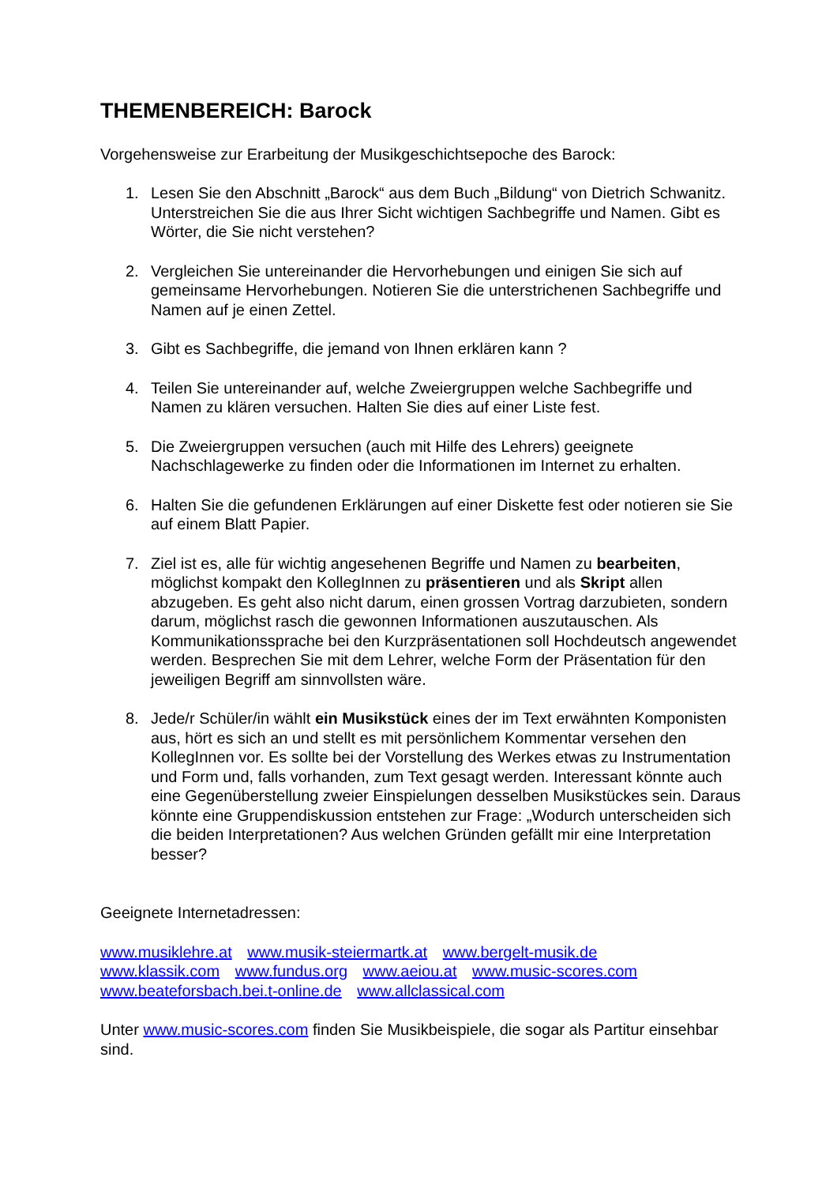THEMENBEREICH: Barock
Vorgehensweise zur Erarbeitung der Musikgeschichtsepoche des Barock:
1. Lesen Sie den Abschnitt „Barock“ aus dem Buch „Bildung“ von Dietrich Schwanitz. Unterstreichen Sie die aus Ihrer Sicht wichtigen Sachbegriffe und Namen. Gibt es Wörter, die Sie nicht verstehen?
2. Vergleichen Sie untereinander die Hervorhebungen und einigen Sie sich auf gemeinsame Hervorhebungen. Notieren Sie die unterstrichenen Sachbegriffe und Namen auf je einen Zettel.
3. Gibt es Sachbegriffe, die jemand von Ihnen erklären kann ?
4. Teilen Sie untereinander auf, welche Zweiergruppen welche Sachbegriffe und Namen zu klären versuchen. Halten Sie dies auf einer Liste fest.
5. Die Zweiergruppen versuchen (auch mit Hilfe des Lehrers) geeignete Nachschlagewerke zu finden oder die Informationen im Internet zu erhalten.
6. Halten Sie die gefundenen Erklärungen auf einer Diskette fest oder notieren sie Sie auf einem Blatt Papier.
7. Ziel ist es, alle für wichtig angesehenen Begriffe und Namen zu bearbeiten, möglichst kompakt den KollegInnen zu präsentieren und als Skript allen abzugeben. Es geht also nicht darum, einen grossen Vortrag darzubieten, sondern darum, möglichst rasch die gewonnen Informationen auszutauschen. Als Kommunikationssprache bei den Kurzpräsentationen soll Hochdeutsch angewendet werden. Besprechen Sie mit dem Lehrer, welche Form der Präsentation für den jeweiligen Begriff am sinnvollsten wäre.
8. Jede/r Schüler/in wählt ein Musikstück eines der im Text erwähnten Komponisten aus, hört es sich an und stellt es mit persönlichem Kommentar versehen den KollegInnen vor. Es sollte bei der Vorstellung des Werkes etwas zu Instrumentation und Form und, falls vorhanden, zum Text gesagt werden. Interessant könnte auch eine Gegenüberstellung zweier Einspielungen desselben Musikstückes sein. Daraus könnte eine Gruppendiskussion entstehen zur Frage: „Wodurch unterscheiden sich die beiden Interpretationen? Aus welchen Gründen gefällt mir eine Interpretation besser?
Geeignete Internetadressen:
www.musiklehre.at www.musik-steiermartk.at www.bergelt-musik.de
www.klassik.com www.fundus.org www.aeiou.at www.music-scores.com
www.beateforsbach.bei.t-online.de www.allclassical.com
Unter www.music-scores.com finden Sie Musikbeispiele, die sogar als Partitur einsehbar sind.